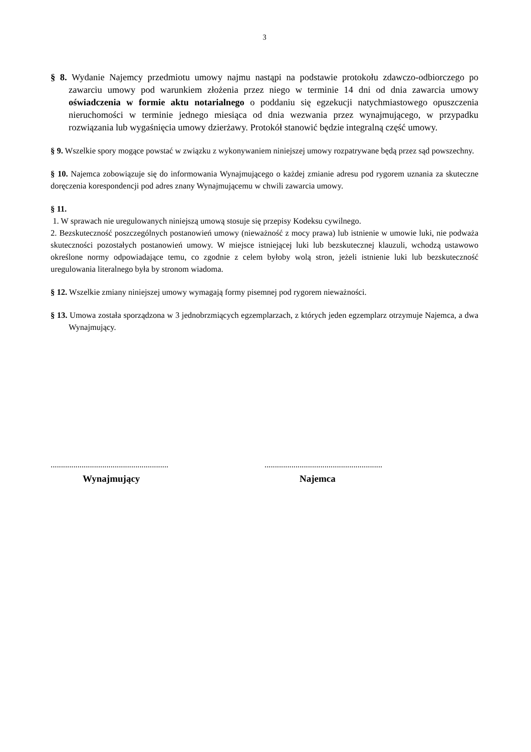3
§ 8. Wydanie Najemcy przedmiotu umowy najmu nastąpi na podstawie protokołu zdawczo-odbiorczego po zawarciu umowy pod warunkiem złożenia przez niego w terminie 14 dni od dnia zawarcia umowy oświadczenia w formie aktu notarialnego o poddaniu się egzekucji natychmiastowego opuszczenia nieruchomości w terminie jednego miesiąca od dnia wezwania przez wynajmującego, w przypadku rozwiązania lub wygaśnięcia umowy dzierżawy. Protokół stanowić będzie integralną część umowy.
§ 9. Wszelkie spory mogące powstać w związku z wykonywaniem niniejszej umowy rozpatrywane będą przez sąd powszechny.
§ 10. Najemca zobowiązuje się do informowania Wynajmującego o każdej zmianie adresu pod rygorem uznania za skuteczne doręczenia korespondencji pod adres znany Wynajmującemu w chwili zawarcia umowy.
§ 11.
1. W sprawach nie uregulowanych niniejszą umową stosuje się przepisy Kodeksu cywilnego.
2. Bezskuteczność poszczególnych postanowień umowy (nieważność z mocy prawa) lub istnienie w umowie luki, nie podważa skuteczności pozostałych postanowień umowy. W miejsce istniejącej luki lub bezskutecznej klauzuli, wchodzą ustawowo określone normy odpowiadające temu, co zgodnie z celem byłoby wolą stron, jeżeli istnienie luki lub bezskuteczność uregulowania literalnego była by stronom wiadoma.
§ 12. Wszelkie zmiany niniejszej umowy wymagają formy pisemnej pod rygorem nieważności.
§ 13. Umowa została sporządzona w 3 jednobrzmiących egzemplarzach, z których jeden egzemplarz otrzymuje Najemca, a dwa Wynajmujący.
.........................................................
Wynajmujący
.........................................................
Najemca